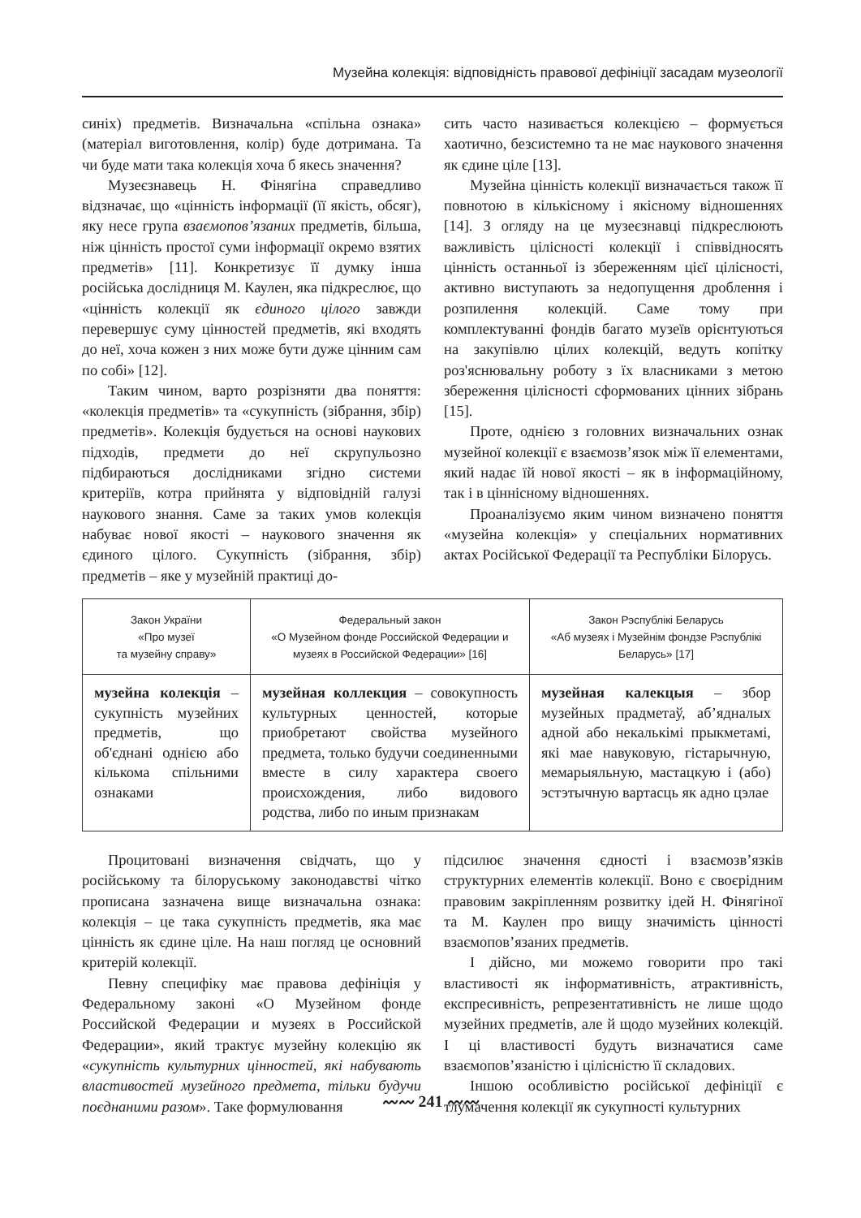Музейна колекція: відповідність правової дефініції засадам музеології
синіх) предметів. Визначальна «спільна ознака» (матеріал виготовлення, колір) буде дотримана. Та чи буде мати така колекція хоча б якесь значення?
Музеєзнавець Н. Фінягіна справедливо відзначає, що «цінність інформації (її якість, обсяг), яку несе група взаємопов’язаних предметів, більша, ніж цінність простої суми інформації окремо взятих предметів» [11]. Конкретизує її думку інша російська дослідниця М. Каулен, яка підкреслює, що «цінність колекції як єдиного цілого завжди перевершує суму цінностей предметів, які входять до неї, хоча кожен з них може бути дуже цінним сам по собі» [12].
Таким чином, варто розрізняти два поняття: «колекція предметів» та «сукупність (зібрання, збір) предметів». Колекція будується на основі наукових підходів, предмети до неї скрупульозно підбираються дослідниками згідно системи критеріїв, котра прийнята у відповідній галузі наукового знання. Саме за таких умов колекція набуває нової якості – наукового значення як єдиного цілого. Сукупність (зібрання, збір) предметів – яке у музейній практиці до-
сить часто називається колекцією – формується хаотично, безсистемно та не має наукового значення як єдине ціле [13].
Музейна цінність колекції визначається також її повнотою в кількісному і якісному відношеннях [14]. З огляду на це музеєзнавці підкреслюють важливість цілісності колекції і співвідносять цінність останньої із збереженням цієї цілісності, активно виступають за недопущення дроблення і розпилення колекцій. Саме тому при комплектуванні фондів багато музеїв орієнтуються на закупівлю цілих колекцій, ведуть копітку роз'яснювальну роботу з їх власниками з метою збереження цілісності сформованих цінних зібрань [15].
Проте, однією з головних визначальних ознак музейної колекції є взаємозв’язок між її елементами, який надає їй нової якості – як в інформаційному, так і в ціннісному відношеннях.
Проаналізуємо яким чином визначено поняття «музейна колекція» у спеціальних нормативних актах Російської Федерації та Республіки Білорусь.
| Закон України «Про музеї та музейну справу» | Федеральный закон «О Музейном фонде Российской Федерации и музеях в Российской Федерации» [16] | Закон Рэспублікі Беларусь «Аб музеях і Музейнім фондзе Рэспублікі Беларусь» [17] |
| --- | --- | --- |
| музейна колекція – сукупність музейних предметів, що об'єднані однією або кількома спільними ознаками | музейная коллекция – совокупность культурных ценностей, которые приобретают свойства музейного предмета, только будучи соединенными вместе в силу характера своего происхождения, либо видового родства, либо по иным признакам | музейная калекцыя – збор музейных прадметаў, аб’ядналых адной або некалькімі прыкметамі, які мае навуковую, гістарычную, мемарыяльную, мастацкую і (або) эстэтычную вартасць як адно цэлае |
Процитовані визначення свідчать, що у російському та білоруському законодавстві чітко прописана зазначена вище визначальна ознака: колекція – це така сукупність предметів, яка має цінність як єдине ціле. На наш погляд це основний критерій колекції.
Певну специфіку має правова дефініція у Федеральному законі «О Музейном фонде Российской Федерации и музеях в Российской Федерации», який трактує музейну колекцію як «сукупність культурних цінностей, які набувають властивостей музейного предмета, тільки будучи поєднаними разом». Таке формулювання
підсилює значення єдності і взаємозв’язків структурних елементів колекції. Воно є своєрідним правовим закріпленням розвитку ідей Н. Фінягіної та М. Каулен про вищу значимість цінності взаємопов’язаних предметів.
І дійсно, ми можемо говорити про такі властивості як інформативність, атрактивність, експресивність, репрезентативність не лише щодо музейних предметів, але й щодо музейних колекцій. І ці властивості будуть визначатися саме взаємопов’язаністю і цілісністю її складових.
Іншою особливістю російської дефініції є тлумачення колекції як сукупності культурних
〰〰 241 〰〰